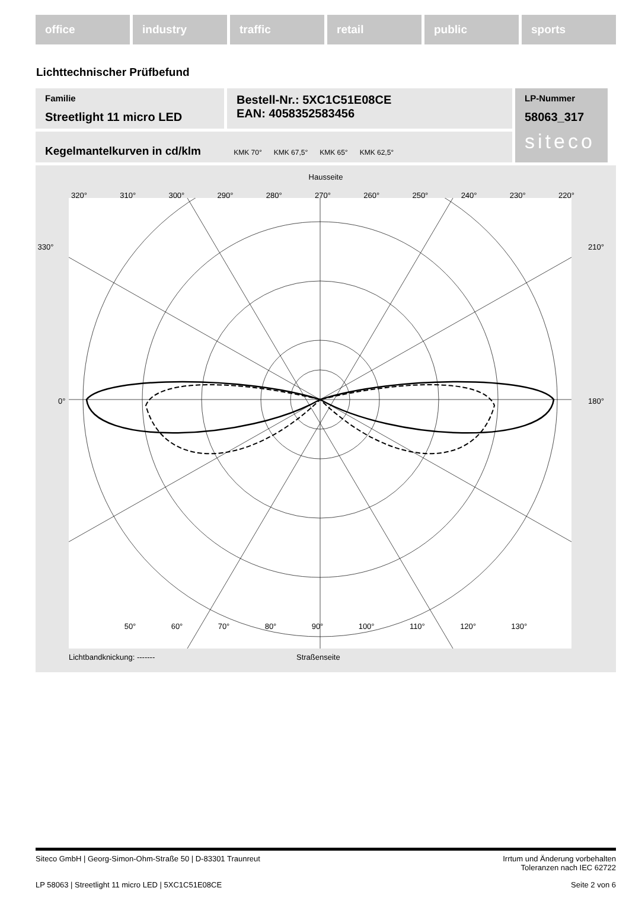office industry traffic retail public sports
Lichttechnischer Prüfbefund
Familie
Streetlight 11 micro LED
Bestell-Nr.: 5XC1C51E08CE
EAN: 4058352583456
LP-Nummer
58063_317
siteco
Kegelmantelkurven in cd/klm KMK 70° KMK 67,5° KMK 65° KMK 62,5°
Hausseite
320° 310° 300° 290° 280° 270° 260° 250° 240° 230° 220°
330° 210°
0° 180°
50° 60° 70° 80° 90° 100° 110° 120° 130°
Lichtbandknickung: ------- Straßenseite
Siteco GmbH | Georg-Simon-Ohm-Straße 50 | D-83301 Traunreut Irrtum und Änderung vorbehalten
Toleranzen nach IEC 62722
LP 58063 | Streetlight 11 micro LED | 5XC1C51E08CE Seite 2 von 6